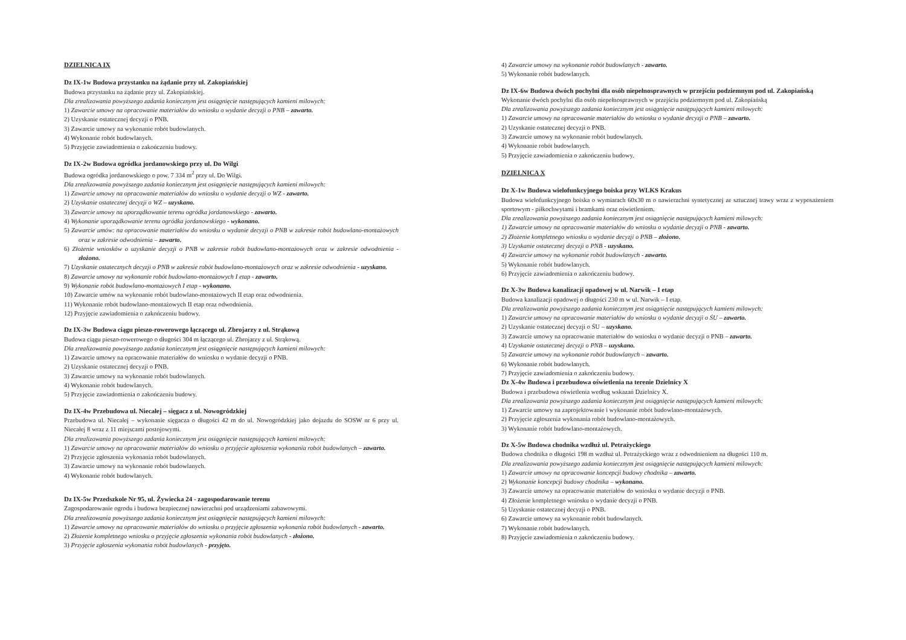DZIELNICA IX
Dz IX-1w Budowa przystanku na żądanie przy ul. Zakopiańskiej
Budowa przystanku na żądanie przy ul. Zakopiańskiej.
Dla zrealizowania powyższego zadania koniecznym jest osiągnięcie następujących kamieni milowych:
1) Zawarcie umowy na opracowanie materiałów do wniosku o wydanie decyzji o PNB – zawarto.
2) Uzyskanie ostatecznej decyzji o PNB.
3) Zawarcie umowy na wykonanie robót budowlanych.
4) Wykonanie robót budowlanych.
5) Przyjęcie zawiadomienia o zakończeniu budowy.
Dz IX-2w Budowa ogródka jordanowskiego przy ul. Do Wilgi
Budowa ogródka jordanowskiego o pow. 7 334 m<sup>2</sup> przy ul. Do Wilgi.
Dla zrealizowania powyższego zadania koniecznym jest osiągnięcie następujących kamieni milowych:
1) Zawarcie umowy na opracowanie materiałów do wniosku o wydanie decyzji o WZ - zawarto.
2) Uzyskanie ostatecznej decyzji o WZ – uzyskano.
3) Zawarcie umowy na uporządkowanie terenu ogródka jordanowskiego - zawarto.
4) Wykonanie uporządkowanie terenu ogródka jordanowskiego - wykonano.
5) Zawarcie umów: na opracowanie materiałów do wniosku o wydanie decyzji o PNB w zakresie robót budowlano-montażowych oraz w zakresie odwodnienia – zawarto.
6) Złożenie wniosków o uzyskanie decyzji o PNB w zakresie robót budowlano-montażowych oraz w zakresie odwodnienia - złożono.
7) Uzyskanie ostatecznych decyzji o PNB w zakresie robót budowlano-montażowych oraz w zakresie odwodnienia - uzyskano.
8) Zawarcie umowy na wykonanie robót budowlano-montażowych I etap - zawarto.
9) Wykonanie robót budowlano-montażowych I etap - wykonano.
10) Zawarcie umów na wykonanie robót budowlano-montażowych II etap oraz odwodnienia.
11) Wykonanie robót budowlano-montażowych II etap oraz odwodnienia.
12) Przyjęcie zawiadomienia o zakończeniu budowy.
Dz IX-3w Budowa ciągu pieszo-rowerowego łączącego ul. Zbrojarzy z ul. Strąkową
Budowa ciągu pieszo-rowerowego o długości 304 m łączącego ul. Zbrojarzy z ul. Strąkową.
Dla zrealizowania powyższego zadania koniecznym jest osiągnięcie następujących kamieni milowych:
1) Zawarcie umowy na opracowanie materiałów do wniosku o wydanie decyzji o PNB.
2) Uzyskanie ostatecznej decyzji o PNB.
3) Zawarcie umowy na wykonanie robót budowlanych.
4) Wykonanie robót budowlanych.
5) Przyjęcie zawiadomienia o zakończeniu budowy.
Dz IX-4w Przebudowa ul. Niecałej – sięgacz z ul. Nowogródzkiej
Przebudowa ul. Niecałej – wykonanie sięgacza o długości 42 m do ul. Nowogródzkiej jako dojazdu do SOSW nr 6 przy ul. Niecałej 8 wraz z 11 miejscami postojowymi.
Dla zrealizowania powyższego zadania koniecznym jest osiągnięcie następujących kamieni milowych:
1) Zawarcie umowy na opracowanie materiałów do wniosku o przyjęcie zgłoszenia wykonania robót budowlanych – zawarto.
2) Przyjęcie zgłoszenia wykonania robót budowlanych.
3) Zawarcie umowy na wykonanie robót budowlanych.
4) Wykonanie robót budowlanych.
Dz IX-5w Przedszkole Nr 95, ul. Żywiecka 24 - zagospodarowanie terenu
Zagospodarowanie ogrodu i budowa bezpiecznej nawierzchni pod urządzeniami zabawowymi.
Dla zrealizowania powyższego zadania koniecznym jest osiągnięcie następujących kamieni milowych:
1) Zawarcie umowy na opracowanie materiałów do wniosku o przyjęcie zgłoszenia wykonania robót budowlanych - zawarto.
2) Złożenie kompletnego wniosku o przyjęcie zgłoszenia wykonania robót budowlanych - złożono.
3) Przyjęcie zgłoszenia wykonania robót budowlanych - przyjęto.
4) Zawarcie umowy na wykonanie robót budowlanych - zawarto.
5) Wykonanie robót budowlanych.
Dz IX-6w Budowa dwóch pochylni dla osób niepełnosprawnych w przejściu podziemnym pod ul. Zakopiańską
Wykonanie dwóch pochylni dla osób niepełnosprawnych w przejściu podziemnym pod ul. Zakopiańską
Dla zrealizowania powyższego zadania koniecznym jest osiągnięcie następujących kamieni milowych:
1) Zawarcie umowy na opracowanie materiałów do wniosku o wydanie decyzji o PNB – zawarto.
2) Uzyskanie ostatecznej decyzji o PNB.
3) Zawarcie umowy na wykonanie robót budowlanych.
4) Wykonanie robót budowlanych.
5) Przyjęcie zawiadomienia o zakończeniu budowy.
DZIELNICA X
Dz X-1w Budowa wielofunkcyjnego boiska przy WLKS Krakus
Budowa wielofunkcyjnego boiska o wymiarach 60x30 m o nawierzchni syntetycznej ze sztucznej trawy wraz z wyposażeniem sportowym - piłkochwytami i bramkami oraz oświetleniem.
Dla zrealizowania powyższego zadania koniecznym jest osiągnięcie następujących kamieni milowych:
1) Zawarcie umowy na opracowanie materiałów do wniosku o wydanie decyzji o PNB - zawarto.
2) Złożenie kompletnego wniosku o wydanie decyzji o PNB – złożono.
3) Uzyskanie ostatecznej decyzji o PNB - uzyskano.
4) Zawarcie umowy na wykonanie robót budowlanych - zawarto.
5) Wykonanie robót budowlanych.
6) Przyjęcie zawiadomienia o zakończeniu budowy.
Dz X-3w Budowa kanalizacji opadowej w ul. Narwik – I etap
Budowa kanalizacji opadowej o długości 230 m w ul. Narwik – I etap.
Dla zrealizowania powyższego zadania koniecznym jest osiągnięcie następujących kamieni milowych:
1) Zawarcie umowy na opracowanie materiałów do wniosku o wydanie decyzji o ŚU – zawarto.
2) Uzyskanie ostatecznej decyzji o ŚU – uzyskano.
3) Zawarcie umowy na opracowanie materiałów do wniosku o wydanie decyzji o PNB – zawarto.
4) Uzyskanie ostatecznej decyzji o PNB – uzyskano.
5) Zawarcie umowy na wykonanie robót budowlanych – zawarto.
6) Wykonanie robót budowlanych.
7) Przyjęcie zawiadomienia o zakończeniu budowy.
Dz X-4w Budowa i przebudowa oświetlenia na terenie Dzielnicy X
Budowa i przebudowa oświetlenia według wskazań Dzielnicy X.
Dla zrealizowania powyższego zadania koniecznym jest osiągnięcie następujących kamieni milowych:
1) Zawarcie umowy na zaprojektowanie i wykonanie robót budowlano-montażowych.
2) Przyjęcie zgłoszenia wykonania robót budowlano-montażowych.
3) Wykonanie robót budowlano-montażowych.
Dz X-5w Budowa chodnika wzdłuż ul. Petrażyckiego
Budowa chodnika o długości 198 m wzdłuż ul. Petrażyckiego wraz z odwodnieniem na długości 110 m.
Dla zrealizowania powyższego zadania koniecznym jest osiągnięcie następujących kamieni milowych:
1) Zawarcie umowy na opracowanie koncepcji budowy chodnika – zawarto.
2) Wykonanie koncepcji budowy chodnika – wykonano.
3) Zawarcie umowy na opracowanie materiałów do wniosku o wydanie decyzji o PNB.
4) Złożenie kompletnego wniosku o wydanie decyzji o PNB.
5) Uzyskanie ostatecznej decyzji o PNB.
6) Zawarcie umowy na wykonanie robót budowlanych.
7) Wykonanie robót budowlanych.
8) Przyjęcie zawiadomienia o zakończeniu budowy.